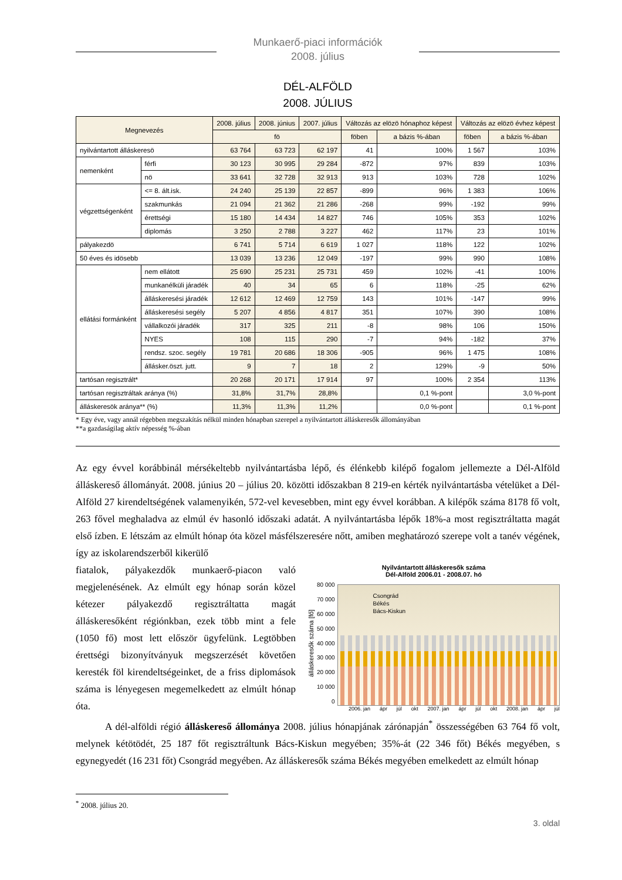Munkaerő-piaci információk
2008. július
DÉL-ALFÖLD
2008. JÚLIUS
| Megnevezés | | 2008. július | 2008. június | 2007. július | Változás az elözö hónaphoz képest | | Változás az elözö évhez képest | |
| --- | --- | --- | --- | --- | --- | --- | --- | --- |
| | | fö | | | föben | a bázis %-ában | föben | a bázis %-ában |
| nyilvántartott álláskeresö | | 63 764 | 63 723 | 62 197 | 41 | 100% | 1 567 | 103% |
| nemenként | férfi | 30 123 | 30 995 | 29 284 | -872 | 97% | 839 | 103% |
| | nö | 33 641 | 32 728 | 32 913 | 913 | 103% | 728 | 102% |
| végzettségenként | <= 8. ált.isk. | 24 240 | 25 139 | 22 857 | -899 | 96% | 1 383 | 106% |
| | szakmunkás | 21 094 | 21 362 | 21 286 | -268 | 99% | -192 | 99% |
| | érettségi | 15 180 | 14 434 | 14 827 | 746 | 105% | 353 | 102% |
| | diplomás | 3 250 | 2 788 | 3 227 | 462 | 117% | 23 | 101% |
| pályakezdö | | 6 741 | 5 714 | 6 619 | 1 027 | 118% | 122 | 102% |
| 50 éves és idösebb | | 13 039 | 13 236 | 12 049 | -197 | 99% | 990 | 108% |
| ellátási formánként | nem ellátott | 25 690 | 25 231 | 25 731 | 459 | 102% | -41 | 100% |
| | munkanélküli járadék | 40 | 34 | 65 | 6 | 118% | -25 | 62% |
| | álláskeresési járadék | 12 612 | 12 469 | 12 759 | 143 | 101% | -147 | 99% |
| | álláskeresési segély | 5 207 | 4 856 | 4 817 | 351 | 107% | 390 | 108% |
| | vállalkozói járadék | 317 | 325 | 211 | -8 | 98% | 106 | 150% |
| | NYES | 108 | 115 | 290 | -7 | 94% | -182 | 37% |
| | rendsz. szoc. segély | 19 781 | 20 686 | 18 306 | -905 | 96% | 1 475 | 108% |
| | állásker.öszt. jutt. | 9 | 7 | 18 | 2 | 129% | -9 | 50% |
| tartósan regisztrált* | | 20 268 | 20 171 | 17 914 | 97 | 100% | 2 354 | 113% |
| tartósan regisztráltak aránya (%) | | 31,8% | 31,7% | 28,8% | | 0,1 %-pont | | 3,0 %-pont |
| álláskeresök aránya** (%) | | 11,3% | 11,3% | 11,2% | | 0,0 %-pont | | 0,1 %-pont |
* Egy éve, vagy annál régebben megszakítás nélkül minden hónapban szerepel a nyilvántartott álláskeresők állományában
**a gazdaságilag aktív népesség %-ában
Az egy évvel korábbinál mérsékeltebb nyilvántartásba lépő, és élénkebb kilépő fogalom jellemezte a Dél-Alföld álláskereső állományát. 2008. június 20 – július 20. közötti időszakban 8 219-en kérték nyilvántartásba vételüket a Dél-Alföld 27 kirendeltségének valamenyikén, 572-vel kevesebben, mint egy évvel korábban. A kilépők száma 8178 fő volt, 263 fővel meghaladva az elmúl év hasonló időszaki adatát. A nyilvántartásba lépők 18%-a most regisztráltatta magát első ízben. E létszám az elmúlt hónap óta közel másfélszeresére nőtt, amiben meghatározó szerepe volt a tanév végének, így az iskolarendszerből kikerülő
Nyilvántartott álláskeresők száma
Dél-Alföld 2006.01 - 2008.07. hó
álláskeresők száma [fő]
80 000
70 000
60 000
50 000
40 000
30 000
20 000
10 000
0
Csongrád
Békés
Bács-Kiskun
2006. jan ápr júl okt 2007. jan ápr júl okt 2008. jan ápr júl
fiatalok, pályakezdők munkaerő-piacon való megjelenésének. Az elmúlt egy hónap során közel kétezer pályakezdő regisztráltatta magát álláskeresőként régiónkban, ezek több mint a fele (1050 fő) most lett először ügyfelünk. Legtöbben érettségi bizonyítványuk megszerzését követően keresték föl kirendeltségeinket, de a friss diplomások száma is lényegesen megemelkedett az elmúlt hónap óta.
A dél-alföldi régió álláskereső állománya 2008. július hónapjának zárónapján<sup>*</sup> összességében 63 764 fő volt, melynek kétötödét, 25 187 főt regisztráltunk Bács-Kiskun megyében; 35%-át (22 346 főt) Békés megyében, s egynegyedét (16 231 főt) Csongrád megyében. Az álláskeresők száma Békés megyében emelkedett az elmúlt hónap
<sup>*</sup> 2008. július 20.
3. oldal